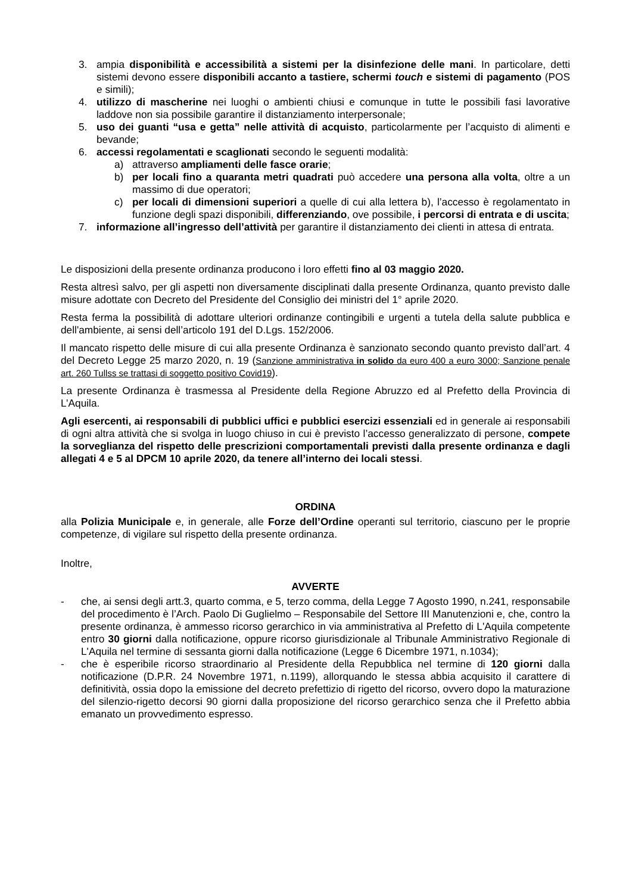3. ampia disponibilità e accessibilità a sistemi per la disinfezione delle mani. In particolare, detti sistemi devono essere disponibili accanto a tastiere, schermi touch e sistemi di pagamento (POS e simili);
4. utilizzo di mascherine nei luoghi o ambienti chiusi e comunque in tutte le possibili fasi lavorative laddove non sia possibile garantire il distanziamento interpersonale;
5. uso dei guanti “usa e getta” nelle attività di acquisto, particolarmente per l’acquisto di alimenti e bevande;
6. accessi regolamentati e scaglionati secondo le seguenti modalità:
a) attraverso ampliamenti delle fasce orarie;
b) per locali fino a quaranta metri quadrati può accedere una persona alla volta, oltre a un massimo di due operatori;
c) per locali di dimensioni superiori a quelle di cui alla lettera b), l’accesso è regolamentato in funzione degli spazi disponibili, differenziando, ove possibile, i percorsi di entrata e di uscita;
7. informazione all’ingresso dell’attività per garantire il distanziamento dei clienti in attesa di entrata.
Le disposizioni della presente ordinanza producono i loro effetti fino al 03 maggio 2020.
Resta altresì salvo, per gli aspetti non diversamente disciplinati dalla presente Ordinanza, quanto previsto dalle misure adottate con Decreto del Presidente del Consiglio dei ministri del 1° aprile 2020.
Resta ferma la possibilità di adottare ulteriori ordinanze contingibili e urgenti a tutela della salute pubblica e dell'ambiente, ai sensi dell’articolo 191 del D.Lgs. 152/2006.
Il mancato rispetto delle misure di cui alla presente Ordinanza è sanzionato secondo quanto previsto dall’art. 4 del Decreto Legge 25 marzo 2020, n. 19 (Sanzione amministrativa in solido da euro 400 a euro 3000; Sanzione penale art. 260 Tullss se trattasi di soggetto positivo Covid19).
La presente Ordinanza è trasmessa al Presidente della Regione Abruzzo ed al Prefetto della Provincia di L’Aquila.
Agli esercenti, ai responsabili di pubblici uffici e pubblici esercizi essenziali ed in generale ai responsabili di ogni altra attività che si svolga in luogo chiuso in cui è previsto l’accesso generalizzato di persone, compete la sorveglianza del rispetto delle prescrizioni comportamentali previsti dalla presente ordinanza e dagli allegati 4 e 5 al DPCM 10 aprile 2020, da tenere all’interno dei locali stessi.
ORDINA
alla Polizia Municipale e, in generale, alle Forze dell’Ordine operanti sul territorio, ciascuno per le proprie competenze, di vigilare sul rispetto della presente ordinanza.
Inoltre,
AVVERTE
- che, ai sensi degli artt.3, quarto comma, e 5, terzo comma, della Legge 7 Agosto 1990, n.241, responsabile del procedimento è l’Arch. Paolo Di Guglielmo – Responsabile del Settore III Manutenzioni e, che, contro la presente ordinanza, è ammesso ricorso gerarchico in via amministrativa al Prefetto di L'Aquila competente entro 30 giorni dalla notificazione, oppure ricorso giurisdizionale al Tribunale Amministrativo Regionale di L'Aquila nel termine di sessanta giorni dalla notificazione (Legge 6 Dicembre 1971, n.1034);
- che è esperibile ricorso straordinario al Presidente della Repubblica nel termine di 120 giorni dalla notificazione (D.P.R. 24 Novembre 1971, n.1199), allorquando le stessa abbia acquisito il carattere di definitività, ossia dopo la emissione del decreto prefettizio di rigetto del ricorso, ovvero dopo la maturazione del silenzio-rigetto decorsi 90 giorni dalla proposizione del ricorso gerarchico senza che il Prefetto abbia emanato un provvedimento espresso.